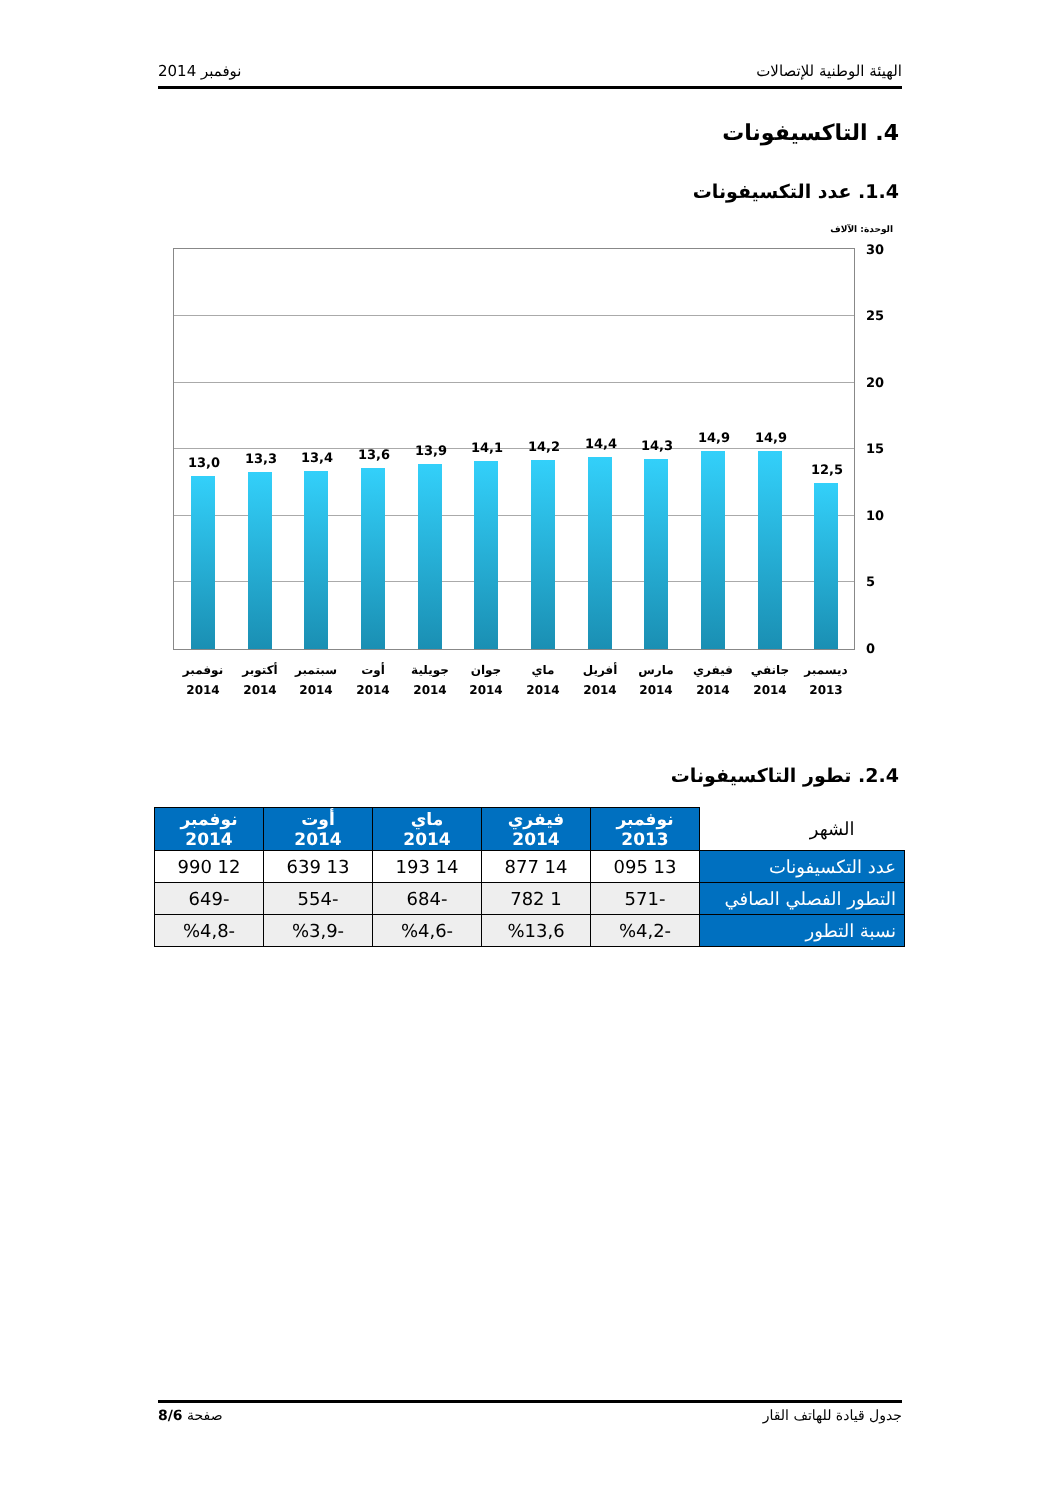الهيئة الوطنية للإتصالات نوفمبر 2014
4. التاكسيفونات
1.4. عدد التكسيفونات
الوحدة: الآلاف
13,0 13,3 13,4 13,6 13,9 14,1 14,2 14,4 14,3
14,9 14,9
12,5
30
25
20
15
10
5
0
نوفمبر 2014
أكتوبر 2014
سبتمبر 2014
أوت 2014
جويلية 2014
جوان 2014
ماي 2014
أفريل 2014
مارس 2014
فيفري 2014
جانفي 2014
ديسمبر 2013
2.4. تطور التاكسيفونات
| الشهر | نوفمبر 2013 | فيفري 2014 | ماي 2014 | أوت 2014 | نوفمبر 2014 |
| عدد التكسيفونات | 13 095 | 14 877 | 14 193 | 13 639 | 12 990 |
| التطور الفصلي الصافي | -571 | 1 782 | -684 | -554 | -649 |
| نسبة التطور | -%4,2 | %13,6 | -%4,6 | -%3,9 | -%4,8 |
جدول قيادة للهاتف القار صفحة 8/6